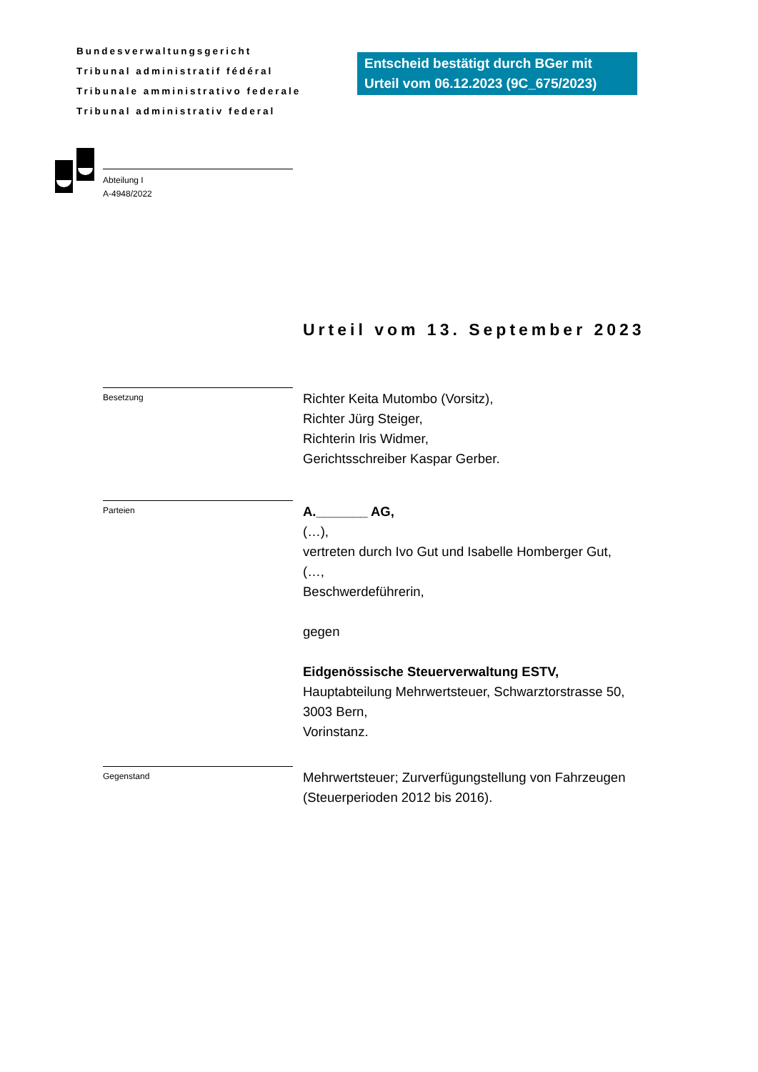Bundesverwaltungsgericht
Tribunal administratif fédéral
Tribunale amministrativo federale
Tribunal administrativ federal
Entscheid bestätigt durch BGer mit Urteil vom 06.12.2023 (9C_675/2023)
Abteilung I
A-4948/2022
Urteil vom 13. September 2023
Besetzung
Richter Keita Mutombo (Vorsitz),
Richter Jürg Steiger,
Richterin Iris Widmer,
Gerichtsschreiber Kaspar Gerber.
Parteien
A._______ AG,
(…),
vertreten durch Ivo Gut und Isabelle Homberger Gut,
(…,
Beschwerdeführerin,
gegen
Eidgenössische Steuerverwaltung ESTV,
Hauptabteilung Mehrwertsteuer, Schwarztorstrasse 50,
3003 Bern,
Vorinstanz.
Gegenstand
Mehrwertsteuer; Zurverfügungstellung von Fahrzeugen
(Steuerperioden 2012 bis 2016).